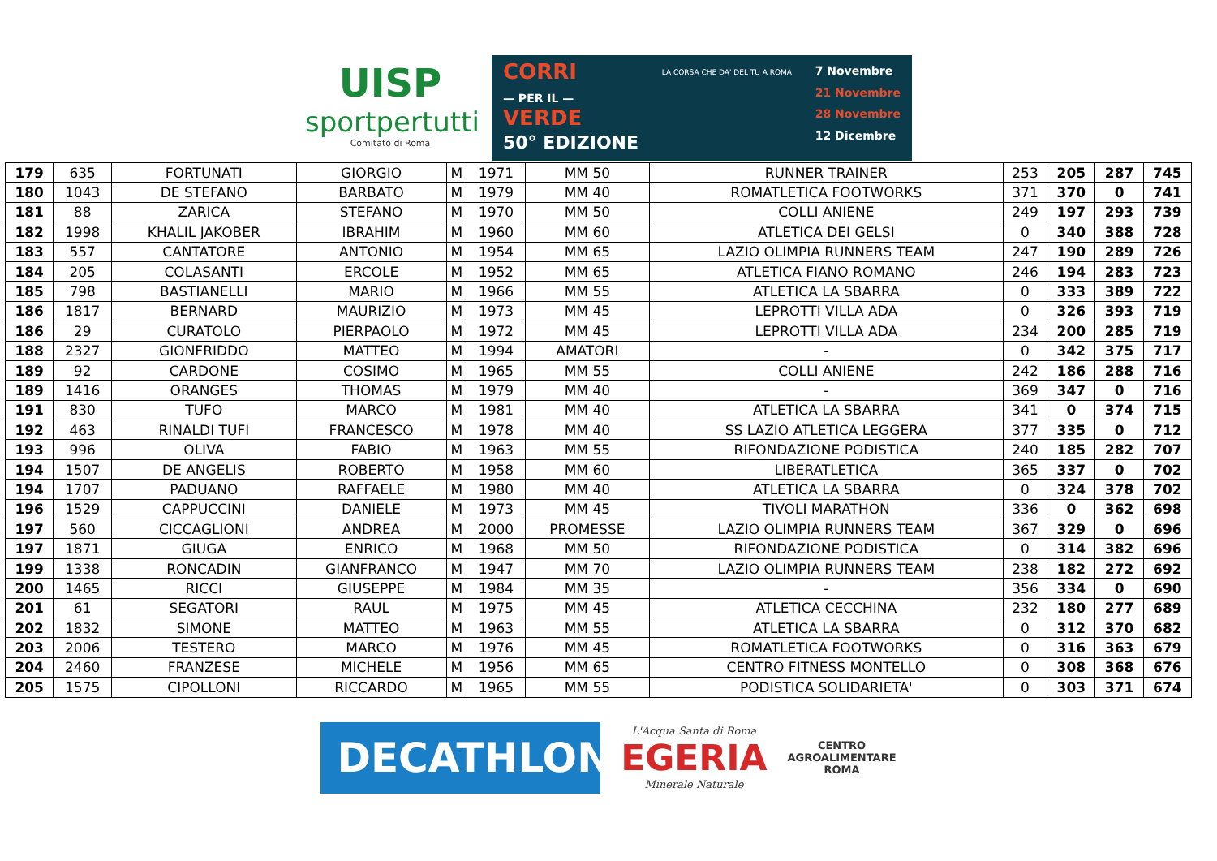UISP
sportpertutti
Comitato di Roma
CORRI
— PER IL —
VERDE
50° EDIZIONE
LA CORSA CHE DA' DEL TU A ROMA
7 Novembre
21 Novembre
28 Novembre
12 Dicembre
| 179 | 635 | FORTUNATI | GIORGIO | M | 1971 | MM 50 | RUNNER TRAINER | 253 | 205 | 287 | 745 |
| 180 | 1043 | DE STEFANO | BARBATO | M | 1979 | MM 40 | ROMATLETICA FOOTWORKS | 371 | 370 | 0 | 741 |
| 181 | 88 | ZARICA | STEFANO | M | 1970 | MM 50 | COLLI ANIENE | 249 | 197 | 293 | 739 |
| 182 | 1998 | KHALIL JAKOBER | IBRAHIM | M | 1960 | MM 60 | ATLETICA DEI GELSI | 0 | 340 | 388 | 728 |
| 183 | 557 | CANTATORE | ANTONIO | M | 1954 | MM 65 | LAZIO OLIMPIA RUNNERS TEAM | 247 | 190 | 289 | 726 |
| 184 | 205 | COLASANTI | ERCOLE | M | 1952 | MM 65 | ATLETICA FIANO ROMANO | 246 | 194 | 283 | 723 |
| 185 | 798 | BASTIANELLI | MARIO | M | 1966 | MM 55 | ATLETICA LA SBARRA | 0 | 333 | 389 | 722 |
| 186 | 1817 | BERNARD | MAURIZIO | M | 1973 | MM 45 | LEPROTTI VILLA ADA | 0 | 326 | 393 | 719 |
| 186 | 29 | CURATOLO | PIERPAOLO | M | 1972 | MM 45 | LEPROTTI VILLA ADA | 234 | 200 | 285 | 719 |
| 188 | 2327 | GIONFRIDDO | MATTEO | M | 1994 | AMATORI | - | 0 | 342 | 375 | 717 |
| 189 | 92 | CARDONE | COSIMO | M | 1965 | MM 55 | COLLI ANIENE | 242 | 186 | 288 | 716 |
| 189 | 1416 | ORANGES | THOMAS | M | 1979 | MM 40 | - | 369 | 347 | 0 | 716 |
| 191 | 830 | TUFO | MARCO | M | 1981 | MM 40 | ATLETICA LA SBARRA | 341 | 0 | 374 | 715 |
| 192 | 463 | RINALDI TUFI | FRANCESCO | M | 1978 | MM 40 | SS LAZIO ATLETICA LEGGERA | 377 | 335 | 0 | 712 |
| 193 | 996 | OLIVA | FABIO | M | 1963 | MM 55 | RIFONDAZIONE PODISTICA | 240 | 185 | 282 | 707 |
| 194 | 1507 | DE ANGELIS | ROBERTO | M | 1958 | MM 60 | LIBERATLETICA | 365 | 337 | 0 | 702 |
| 194 | 1707 | PADUANO | RAFFAELE | M | 1980 | MM 40 | ATLETICA LA SBARRA | 0 | 324 | 378 | 702 |
| 196 | 1529 | CAPPUCCINI | DANIELE | M | 1973 | MM 45 | TIVOLI MARATHON | 336 | 0 | 362 | 698 |
| 197 | 560 | CICCAGLIONI | ANDREA | M | 2000 | PROMESSE | LAZIO OLIMPIA RUNNERS TEAM | 367 | 329 | 0 | 696 |
| 197 | 1871 | GIUGA | ENRICO | M | 1968 | MM 50 | RIFONDAZIONE PODISTICA | 0 | 314 | 382 | 696 |
| 199 | 1338 | RONCADIN | GIANFRANCO | M | 1947 | MM 70 | LAZIO OLIMPIA RUNNERS TEAM | 238 | 182 | 272 | 692 |
| 200 | 1465 | RICCI | GIUSEPPE | M | 1984 | MM 35 | - | 356 | 334 | 0 | 690 |
| 201 | 61 | SEGATORI | RAUL | M | 1975 | MM 45 | ATLETICA CECCHINA | 232 | 180 | 277 | 689 |
| 202 | 1832 | SIMONE | MATTEO | M | 1963 | MM 55 | ATLETICA LA SBARRA | 0 | 312 | 370 | 682 |
| 203 | 2006 | TESTERO | MARCO | M | 1976 | MM 45 | ROMATLETICA FOOTWORKS | 0 | 316 | 363 | 679 |
| 204 | 2460 | FRANZESE | MICHELE | M | 1956 | MM 65 | CENTRO FITNESS MONTELLO | 0 | 308 | 368 | 676 |
| 205 | 1575 | CIPOLLONI | RICCARDO | M | 1965 | MM 55 | PODISTICA SOLIDARIETA' | 0 | 303 | 371 | 674 |
DECATHLON
L'Acqua Santa di Roma
EGERIA
Minerale Naturale
CENTRO
AGROALIMENTARE
ROMA